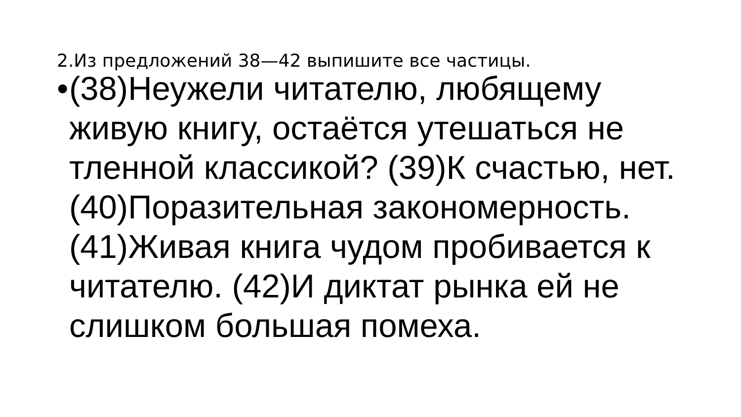2.Из предложений 38—42 выпишите все частицы.
•
(38)Неужели читателю, любящему живую книгу, остаётся утешаться не тленной классикой? (39)К счастью, нет. (40)Поразительная закономерность. (41)Живая книга чудом пробивается к читателю. (42)И диктат рынка ей не слишком большая помеха.